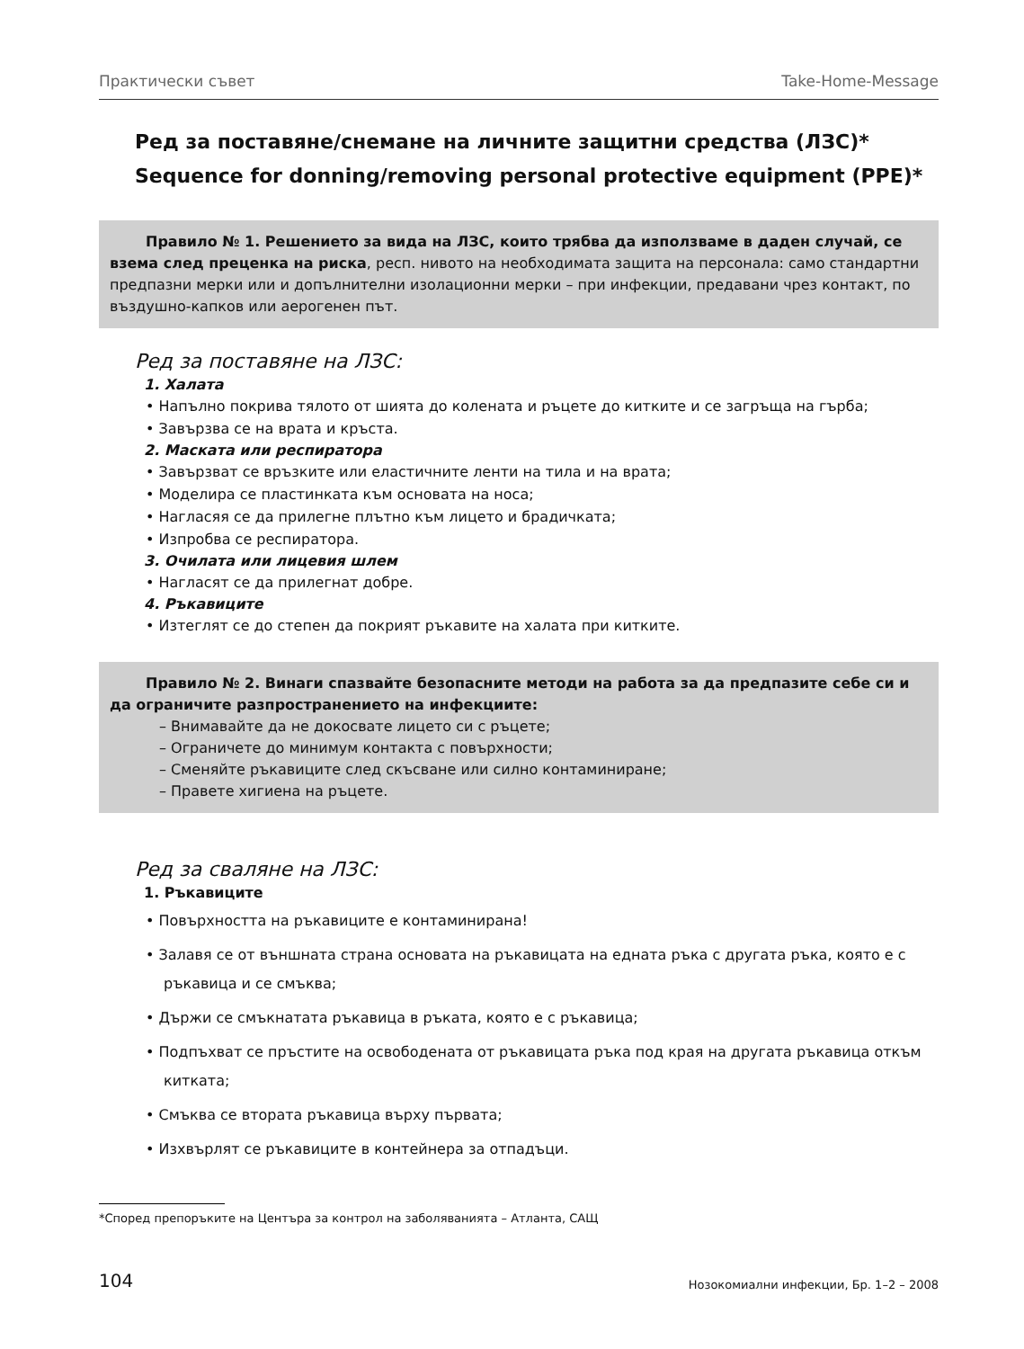Практически съвет Take-Home-Message
Ред за поставяне/снемане на личните защитни средства (ЛЗС)*
Sequence for donning/removing personal protective equipment (PPE)*
Правило № 1. Решението за вида на ЛЗС, които трябва да използваме в даден случай, се взема след преценка на риска, респ. нивото на необходимата защита на персонала: само стандартни предпазни мерки или и допълнителни изолационни мерки – при инфекции, предавани чрез контакт, по въздушно-капков или аерогенен път.
Ред за поставяне на ЛЗС:
1. Халата
• Напълно покрива тялото от шията до колената и ръцете до китките и се загръща на гърба;
• Завързва се на врата и кръста.
2. Маската или респиратора
• Завързват се връзките или еластичните ленти на тила и на врата;
• Моделира се пластинката към основата на носа;
• Нагласяя се да прилегне плътно към лицето и брадичката;
• Изпробва се респиратора.
3. Очилата или лицевия шлем
• Нагласят се да прилегнат добре.
4. Ръкавиците
• Изтеглят се до степен да покрият ръкавите на халата при китките.
Правило № 2. Винаги спазвайте безопасните методи на работа за да предпазите себе си и да ограничите разпространението на инфекциите:
– Внимавайте да не докосвате лицето си с ръцете;
– Ограничете до минимум контакта с повърхности;
– Сменяйте ръкавиците след скъсване или силно контаминиране;
– Правете хигиена на ръцете.
Ред за сваляне на ЛЗС:
1. Ръкавиците
• Повърхността на ръкавиците е контаминирана!
• Залавя се от външната страна основата на ръкавицата на едната ръка с другата ръка, която е с ръкавица и се смъква;
• Държи се смъкнатата ръкавица в ръката, която е с ръкавица;
• Подпъхват се пръстите на освободената от ръкавицата ръка под края на другата ръкавица откъм китката;
• Смъква се втората ръкавица върху първата;
• Изхвърлят се ръкавиците в контейнера за отпадъци.
*Според препоръките на Центъра за контрол на заболяванията – Атланта, САЩ
104 Нозокомиални инфекции, Бр. 1–2 – 2008